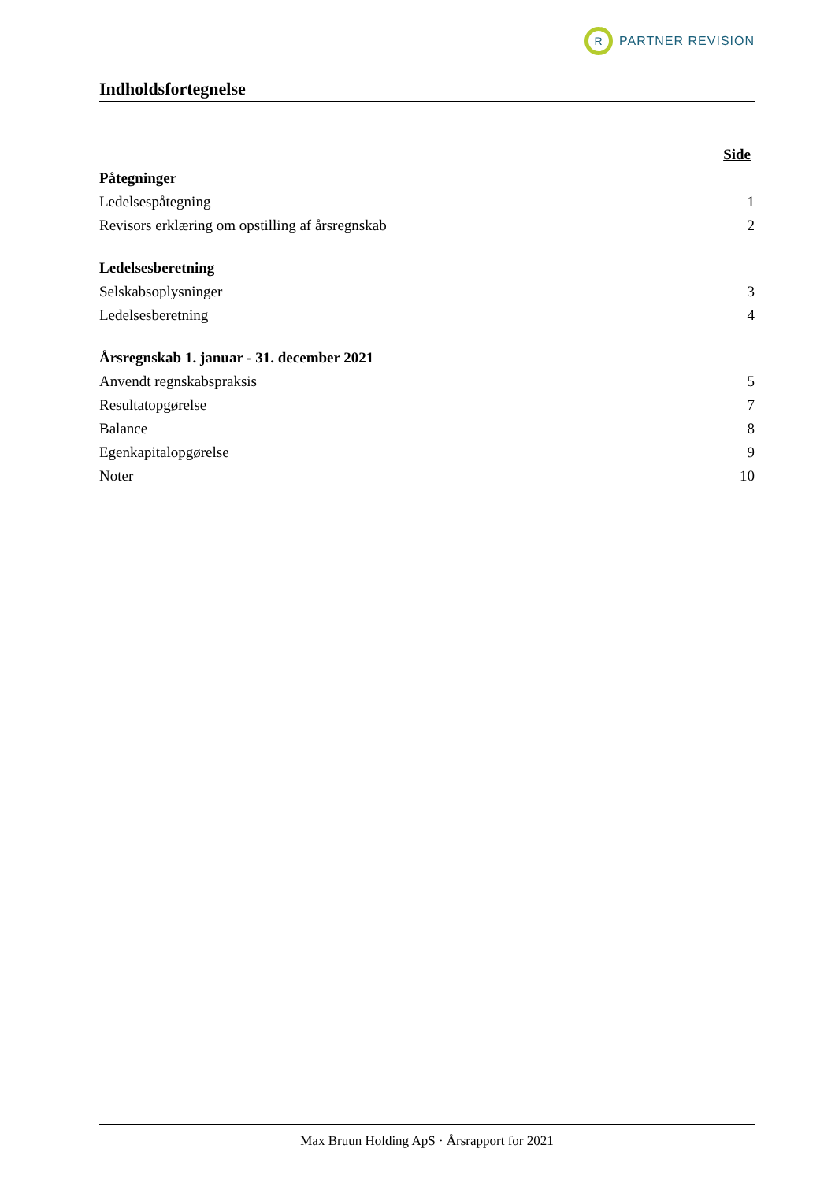R
PARTNER REVISION
Indholdsfortegnelse
Side
Påtegninger
Ledelsespåtegning 1
Revisors erklæring om opstilling af årsregnskab 2
Ledelsesberetning
Selskabsoplysninger 3
Ledelsesberetning 4
Årsregnskab 1. januar - 31. december 2021
Anvendt regnskabspraksis 5
Resultatopgørelse 7
Balance 8
Egenkapitalopgørelse 9
Noter 10
Max Bruun Holding ApS · Årsrapport for 2021